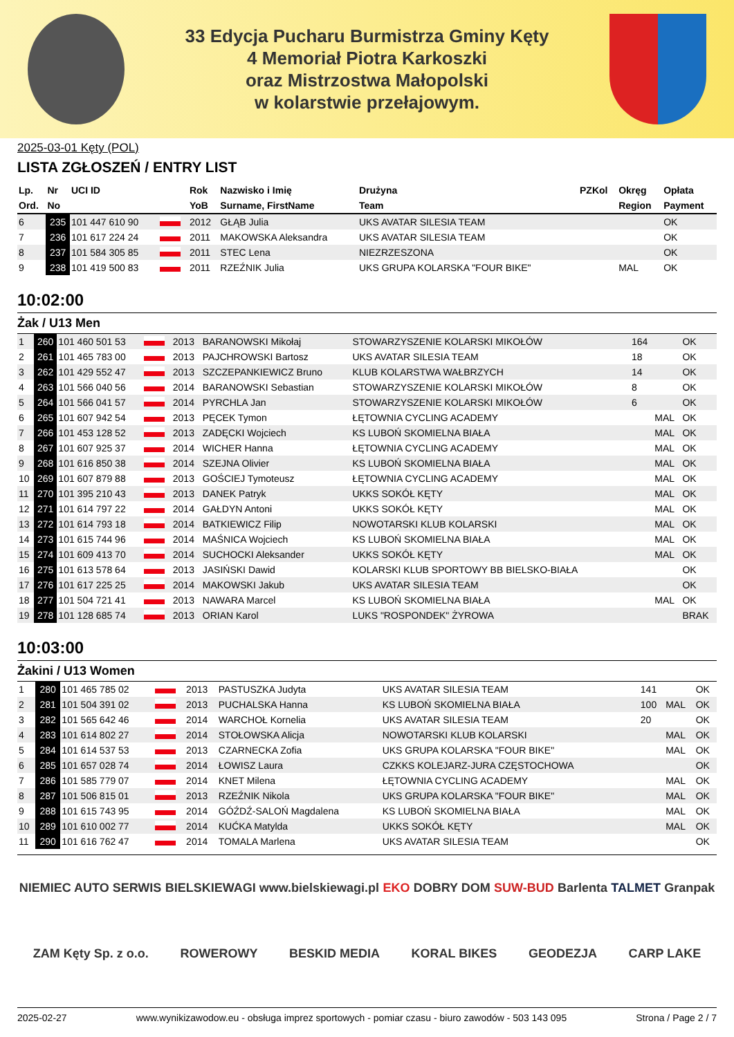33 Edycja Pucharu Burmistrza Gminy Kęty
4 Memoriał Piotra Karkoszki
oraz Mistrzostwa Małopolski
w kolarstwie przełajowym.
2025-03-01 Kęty (POL)
LISTA ZGŁOSZEŃ / ENTRY LIST
| Lp. | Nr | UCI ID | | Rok | Nazwisko i Imię | Drużyna | PZKol | Okręg | Opłata |
| --- | --- | --- | --- | --- | --- | --- | --- | --- | --- |
| Ord. | No | | | YoB | Surname, FirstName | Team | | Region | Payment |
| 6 | 235 | 101 447 610 90 | | 2012 | GŁĄB Julia | UKS AVATAR SILESIA TEAM | | | OK |
| 7 | 236 | 101 617 224 24 | | 2011 | MAKOWSKA Aleksandra | UKS AVATAR SILESIA TEAM | | | OK |
| 8 | 237 | 101 584 305 85 | | 2011 | STEC Lena | NIEZRZESZONA | | | OK |
| 9 | 238 | 101 419 500 83 | | 2011 | RZEŹNIK Julia | UKS GRUPA KOLARSKA "FOUR BIKE" | | MAL | OK |
10:02:00
Żak / U13 Men
| 1 | 260 | 101 460 501 53 | | 2013 | BARANOWSKI Mikołaj | STOWARZYSZENIE KOLARSKI MIKOŁÓW | 164 | | OK |
| 2 | 261 | 101 465 783 00 | | 2013 | PAJCHROWSKI Bartosz | UKS AVATAR SILESIA TEAM | 18 | | OK |
| 3 | 262 | 101 429 552 47 | | 2013 | SZCZEPANKIEWICZ Bruno | KLUB KOLARSTWA WAŁBRZYCH | 14 | | OK |
| 4 | 263 | 101 566 040 56 | | 2014 | BARANOWSKI Sebastian | STOWARZYSZENIE KOLARSKI MIKOŁÓW | 8 | | OK |
| 5 | 264 | 101 566 041 57 | | 2014 | PYRCHLA Jan | STOWARZYSZENIE KOLARSKI MIKOŁÓW | 6 | | OK |
| 6 | 265 | 101 607 942 54 | | 2013 | PĘCEK Tymon | ŁĘTOWNIA CYCLING ACADEMY | | MAL | OK |
| 7 | 266 | 101 453 128 52 | | 2013 | ZADĘCKI Wojciech | KS LUBOŃ SKOMIELNA BIAŁA | | MAL | OK |
| 8 | 267 | 101 607 925 37 | | 2014 | WICHER Hanna | ŁĘTOWNIA CYCLING ACADEMY | | MAL | OK |
| 9 | 268 | 101 616 850 38 | | 2014 | SZEJNA Olivier | KS LUBOŃ SKOMIELNA BIAŁA | | MAL | OK |
| 10 | 269 | 101 607 879 88 | | 2013 | GOŚCIEJ Tymoteusz | ŁĘTOWNIA CYCLING ACADEMY | | MAL | OK |
| 11 | 270 | 101 395 210 43 | | 2013 | DANEK Patryk | UKKS SOKÓŁ KĘTY | | MAL | OK |
| 12 | 271 | 101 614 797 22 | | 2014 | GAŁDYN Antoni | UKKS SOKÓŁ KĘTY | | MAL | OK |
| 13 | 272 | 101 614 793 18 | | 2014 | BATKIEWICZ Filip | NOWOTARSKI KLUB KOLARSKI | | MAL | OK |
| 14 | 273 | 101 615 744 96 | | 2014 | MAŚNICA Wojciech | KS LUBOŃ SKOMIELNA BIAŁA | | MAL | OK |
| 15 | 274 | 101 609 413 70 | | 2014 | SUCHOCKI Aleksander | UKKS SOKÓŁ KĘTY | | MAL | OK |
| 16 | 275 | 101 613 578 64 | | 2013 | JASIŃSKI Dawid | KOLARSKI KLUB SPORTOWY BB BIELSKO-BIAŁA | | | OK |
| 17 | 276 | 101 617 225 25 | | 2014 | MAKOWSKI Jakub | UKS AVATAR SILESIA TEAM | | | OK |
| 18 | 277 | 101 504 721 41 | | 2013 | NAWARA Marcel | KS LUBOŃ SKOMIELNA BIAŁA | | MAL | OK |
| 19 | 278 | 101 128 685 74 | | 2013 | ORIAN Karol | LUKS "ROSPONDEK" ŻYROWA | | | BRAK |
10:03:00
Żakini / U13 Women
| 1 | 280 | 101 465 785 02 | | 2013 | PASTUSZKA Judyta | UKS AVATAR SILESIA TEAM | 141 | | OK |
| 2 | 281 | 101 504 391 02 | | 2013 | PUCHALSKA Hanna | KS LUBOŃ SKOMIELNA BIAŁA | 100 | MAL | OK |
| 3 | 282 | 101 565 642 46 | | 2014 | WARCHOŁ Kornelia | UKS AVATAR SILESIA TEAM | 20 | | OK |
| 4 | 283 | 101 614 802 27 | | 2014 | STOŁOWSKA Alicja | NOWOTARSKI KLUB KOLARSKI | | MAL | OK |
| 5 | 284 | 101 614 537 53 | | 2013 | CZARNECKA Zofia | UKS GRUPA KOLARSKA "FOUR BIKE" | | MAL | OK |
| 6 | 285 | 101 657 028 74 | | 2014 | ŁOWISZ Laura | CZKKS KOLEJARZ-JURA CZĘSTOCHOWA | | | OK |
| 7 | 286 | 101 585 779 07 | | 2014 | KNET Milena | ŁĘTOWNIA CYCLING ACADEMY | | MAL | OK |
| 8 | 287 | 101 506 815 01 | | 2013 | RZEŹNIK Nikola | UKS GRUPA KOLARSKA "FOUR BIKE" | | MAL | OK |
| 9 | 288 | 101 615 743 95 | | 2014 | GÓŹDŹ-SALOŃ Magdalena | KS LUBOŃ SKOMIELNA BIAŁA | | MAL | OK |
| 10 | 289 | 101 610 002 77 | | 2014 | KUĆKA Matylda | UKKS SOKÓŁ KĘTY | | MAL | OK |
| 11 | 290 | 101 616 762 47 | | 2014 | TOMALA Marlena | UKS AVATAR SILESIA TEAM | | | OK |
NIEMIEC AUTO SERWIS BIELSKIEWAGI www.bielskiewagi.pl EKO DOBRY DOM SUW-BUD Barlenta TALMET Granpak ZAM Kęty Sp. z o.o. ROWEROWY BESKID MEDIA KORAL BIKES GEODEZJA CARP LAKE
2025-02-27 www.wynikizawodow.eu - obsługa imprez sportowych - pomiar czasu - biuro zawodów - 503 143 095 Strona / Page 2 / 7